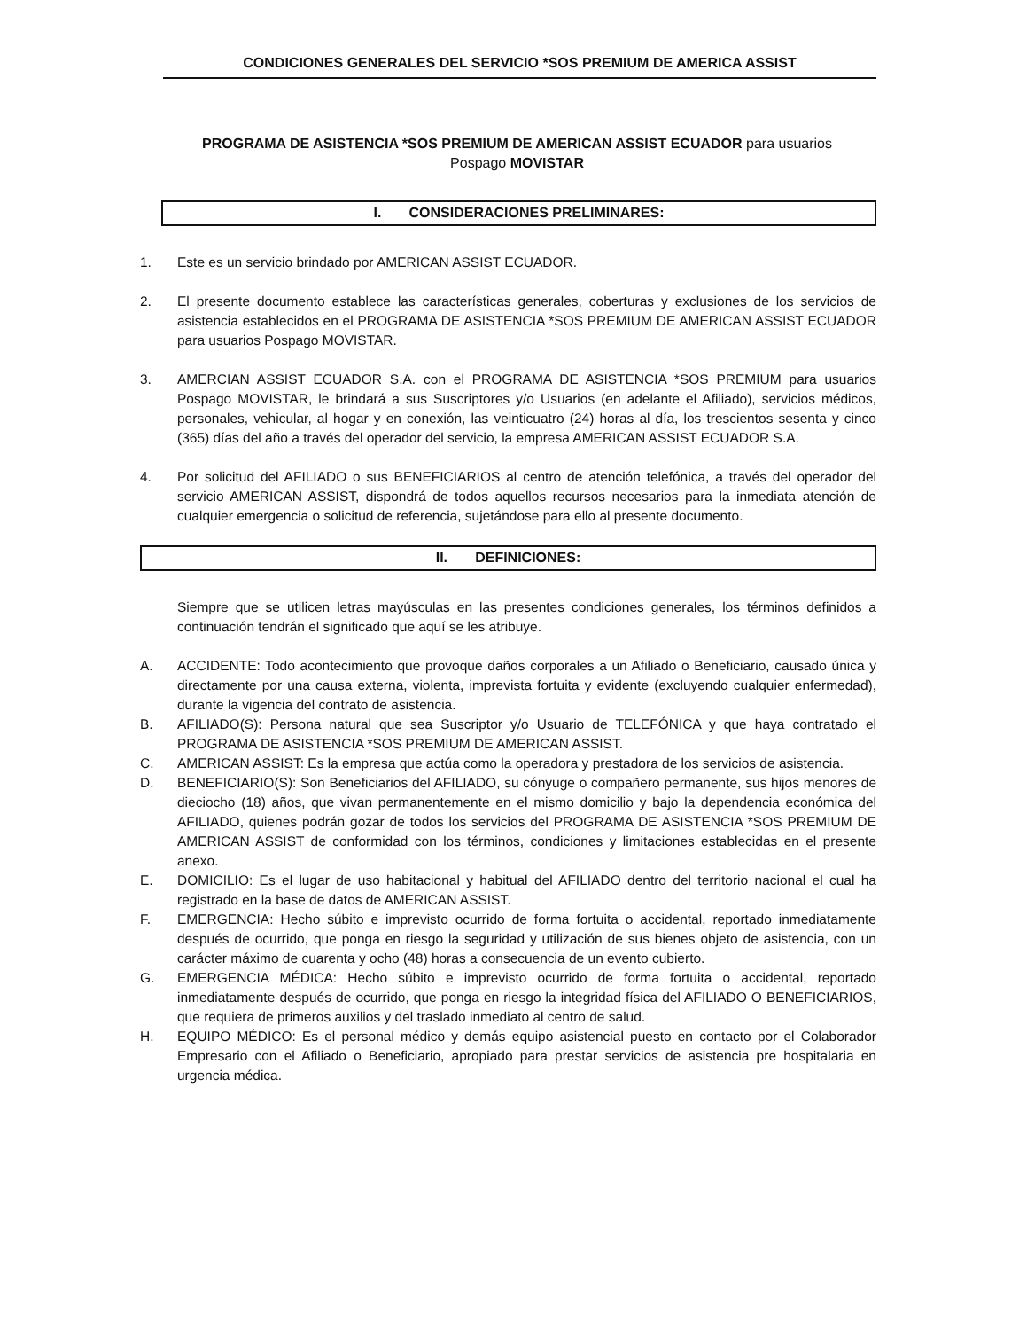CONDICIONES GENERALES DEL SERVICIO *SOS PREMIUM DE AMERICA ASSIST
PROGRAMA DE ASISTENCIA *SOS PREMIUM DE AMERICAN ASSIST ECUADOR para usuarios
Pospago MOVISTAR
I. CONSIDERACIONES PRELIMINARES:
1. Este es un servicio brindado por AMERICAN ASSIST ECUADOR.
2. El presente documento establece las características generales, coberturas y exclusiones de los servicios de asistencia establecidos en el PROGRAMA DE ASISTENCIA *SOS PREMIUM DE AMERICAN ASSIST ECUADOR para usuarios Pospago MOVISTAR.
3. AMERCIAN ASSIST ECUADOR S.A. con el PROGRAMA DE ASISTENCIA *SOS PREMIUM para usuarios Pospago MOVISTAR, le brindará a sus Suscriptores y/o Usuarios (en adelante el Afiliado), servicios médicos, personales, vehicular, al hogar y en conexión, las veinticuatro (24) horas al día, los trescientos sesenta y cinco (365) días del año a través del operador del servicio, la empresa AMERICAN ASSIST ECUADOR S.A.
4. Por solicitud del AFILIADO o sus BENEFICIARIOS al centro de atención telefónica, a través del operador del servicio AMERICAN ASSIST, dispondrá de todos aquellos recursos necesarios para la inmediata atención de cualquier emergencia o solicitud de referencia, sujetándose para ello al presente documento.
II. DEFINICIONES:
Siempre que se utilicen letras mayúsculas en las presentes condiciones generales, los términos definidos a continuación tendrán el significado que aquí se les atribuye.
A. ACCIDENTE: Todo acontecimiento que provoque daños corporales a un Afiliado o Beneficiario, causado única y directamente por una causa externa, violenta, imprevista fortuita y evidente (excluyendo cualquier enfermedad), durante la vigencia del contrato de asistencia.
B. AFILIADO(S): Persona natural que sea Suscriptor y/o Usuario de TELEFÓNICA y que haya contratado el PROGRAMA DE ASISTENCIA *SOS PREMIUM DE AMERICAN ASSIST.
C. AMERICAN ASSIST: Es la empresa que actúa como la operadora y prestadora de los servicios de asistencia.
D. BENEFICIARIO(S): Son Beneficiarios del AFILIADO, su cónyuge o compañero permanente, sus hijos menores de dieciocho (18) años, que vivan permanentemente en el mismo domicilio y bajo la dependencia económica del AFILIADO, quienes podrán gozar de todos los servicios del PROGRAMA DE ASISTENCIA *SOS PREMIUM DE AMERICAN ASSIST de conformidad con los términos, condiciones y limitaciones establecidas en el presente anexo.
E. DOMICILIO: Es el lugar de uso habitacional y habitual del AFILIADO dentro del territorio nacional el cual ha registrado en la base de datos de AMERICAN ASSIST.
F. EMERGENCIA: Hecho súbito e imprevisto ocurrido de forma fortuita o accidental, reportado inmediatamente después de ocurrido, que ponga en riesgo la seguridad y utilización de sus bienes objeto de asistencia, con un carácter máximo de cuarenta y ocho (48) horas a consecuencia de un evento cubierto.
G. EMERGENCIA MÉDICA: Hecho súbito e imprevisto ocurrido de forma fortuita o accidental, reportado inmediatamente después de ocurrido, que ponga en riesgo la integridad física del AFILIADO O BENEFICIARIOS, que requiera de primeros auxilios y del traslado inmediato al centro de salud.
H. EQUIPO MÉDICO: Es el personal médico y demás equipo asistencial puesto en contacto por el Colaborador Empresario con el Afiliado o Beneficiario, apropiado para prestar servicios de asistencia pre hospitalaria en urgencia médica.